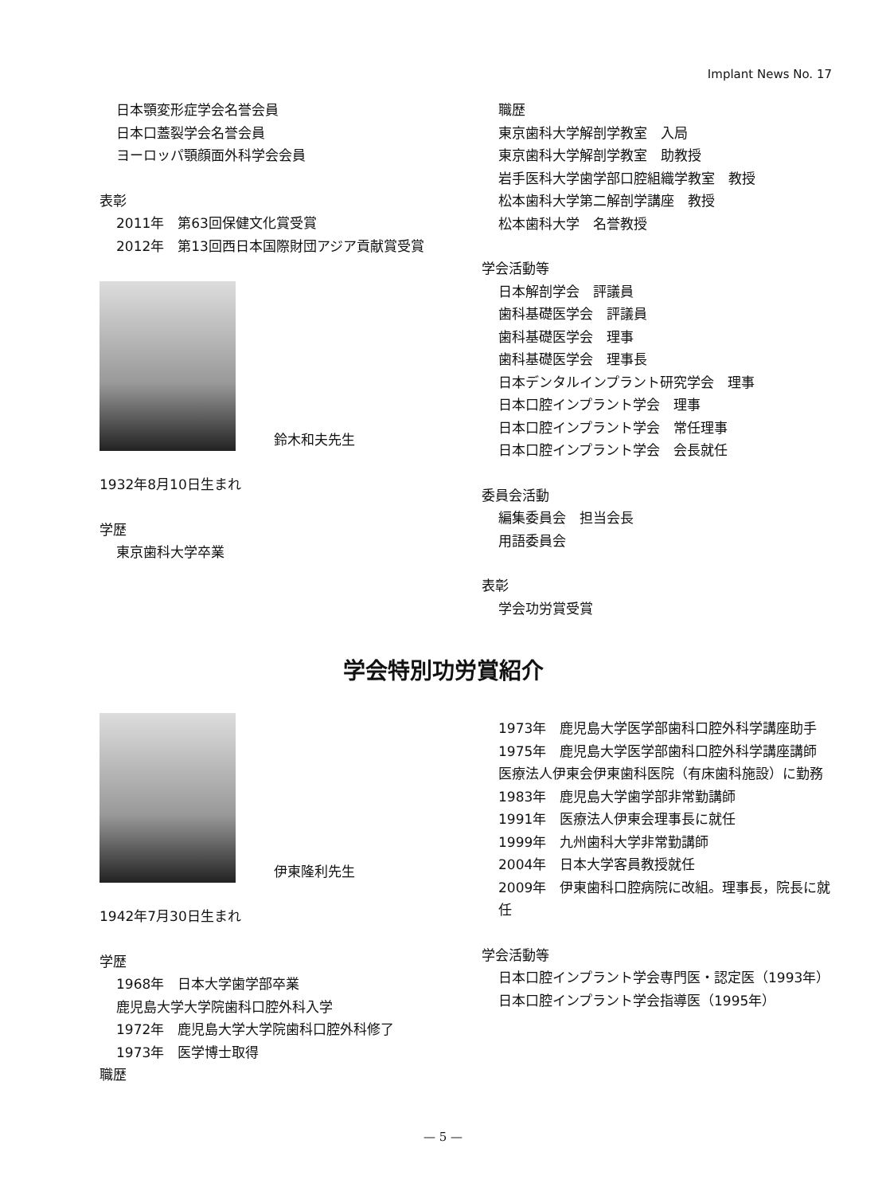Implant News No. 17
日本顎変形症学会名誉会員
日本口蓋裂学会名誉会員
ヨーロッパ顎顔面外科学会会員
表彰
2011年　第63回保健文化賞受賞
2012年　第13回西日本国際財団アジア貢献賞受賞
鈴木和夫先生
1932年8月10日生まれ
学歴
東京歯科大学卒業
職歴
東京歯科大学解剖学教室　入局
東京歯科大学解剖学教室　助教授
岩手医科大学歯学部口腔組織学教室　教授
松本歯科大学第二解剖学講座　教授
松本歯科大学　名誉教授
学会活動等
日本解剖学会　評議員
歯科基礎医学会　評議員
歯科基礎医学会　理事
歯科基礎医学会　理事長
日本デンタルインプラント研究学会　理事
日本口腔インプラント学会　理事
日本口腔インプラント学会　常任理事
日本口腔インプラント学会　会長就任
委員会活動
編集委員会　担当会長
用語委員会
表彰
学会功労賞受賞
学会特別功労賞紹介
伊東隆利先生
1942年7月30日生まれ
学歴
1968年　日本大学歯学部卒業
鹿児島大学大学院歯科口腔外科入学
1972年　鹿児島大学大学院歯科口腔外科修了
1973年　医学博士取得
職歴
1973年　鹿児島大学医学部歯科口腔外科学講座助手
1975年　鹿児島大学医学部歯科口腔外科学講座講師
医療法人伊東会伊東歯科医院（有床歯科施設）に勤務
1983年　鹿児島大学歯学部非常勤講師
1991年　医療法人伊東会理事長に就任
1999年　九州歯科大学非常勤講師
2004年　日本大学客員教授就任
2009年　伊東歯科口腔病院に改組。理事長，院長に就任
学会活動等
日本口腔インプラント学会専門医・認定医（1993年）
日本口腔インプラント学会指導医（1995年）
— 5 —